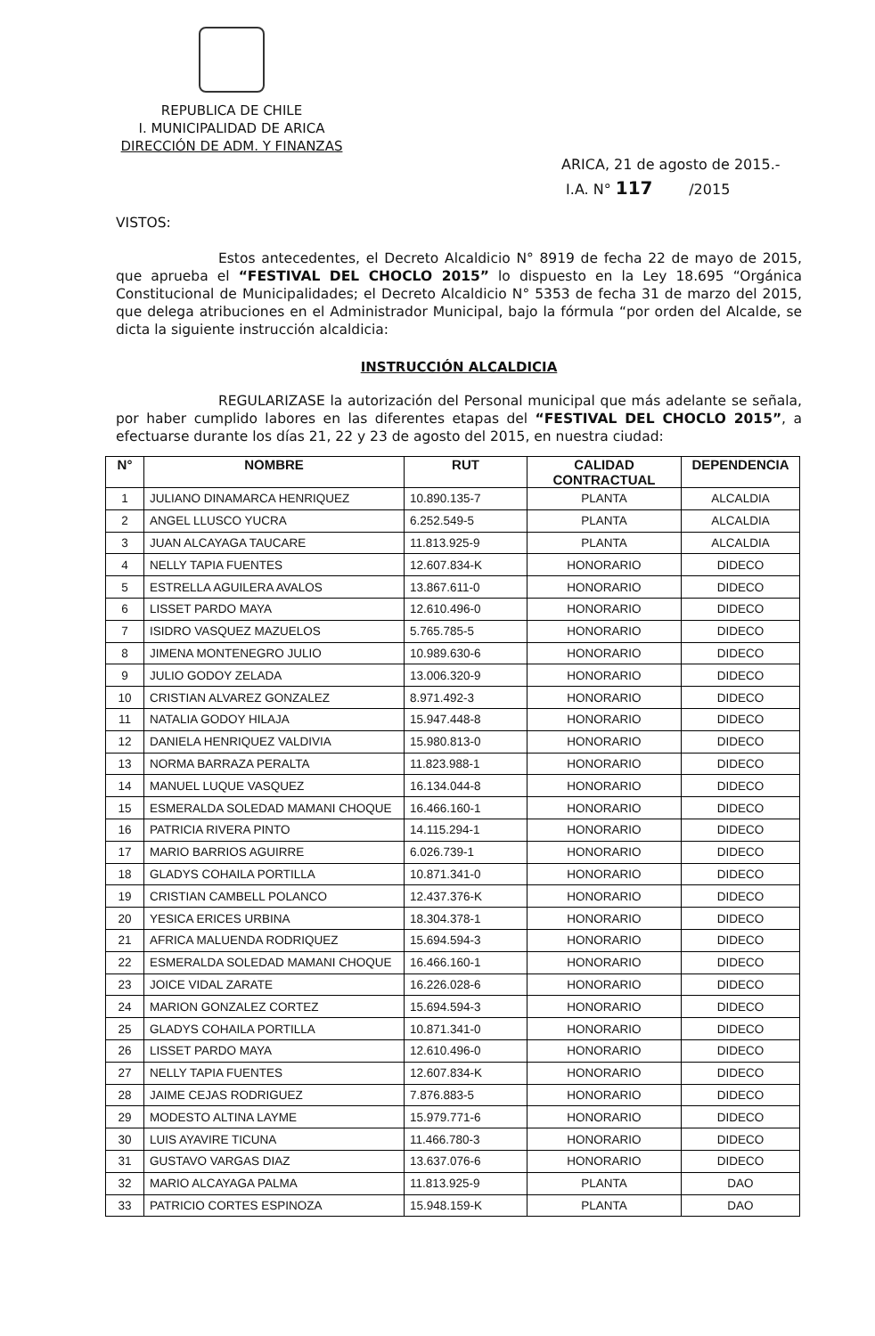REPUBLICA DE CHILE
I. MUNICIPALIDAD DE ARICA
DIRECCIÓN DE ADM. Y FINANZAS
ARICA, 21 de agosto de 2015.-
I.A. N° 117 /2015
VISTOS:
Estos antecedentes, el Decreto Alcaldicio N° 8919 de fecha 22 de mayo de 2015, que aprueba el “FESTIVAL DEL CHOCLO 2015” lo dispuesto en la Ley 18.695 “Orgánica Constitucional de Municipalidades; el Decreto Alcaldicio N° 5353 de fecha 31 de marzo del 2015, que delega atribuciones en el Administrador Municipal, bajo la fórmula “por orden del Alcalde, se dicta la siguiente instrucción alcaldicia:
INSTRUCCIÓN ALCALDICIA
REGULARIZASE la autorización del Personal municipal que más adelante se señala, por haber cumplido labores en las diferentes etapas del “FESTIVAL DEL CHOCLO 2015”, a efectuarse durante los días 21, 22 y 23 de agosto del 2015, en nuestra ciudad:
| N° | NOMBRE | RUT | CALIDAD CONTRACTUAL | DEPENDENCIA |
| --- | --- | --- | --- | --- |
| 1 | JULIANO DINAMARCA HENRIQUEZ | 10.890.135-7 | PLANTA | ALCALDIA |
| 2 | ANGEL LLUSCO YUCRA | 6.252.549-5 | PLANTA | ALCALDIA |
| 3 | JUAN ALCAYAGA TAUCARE | 11.813.925-9 | PLANTA | ALCALDIA |
| 4 | NELLY TAPIA FUENTES | 12.607.834-K | HONORARIO | DIDECO |
| 5 | ESTRELLA AGUILERA AVALOS | 13.867.611-0 | HONORARIO | DIDECO |
| 6 | LISSET PARDO MAYA | 12.610.496-0 | HONORARIO | DIDECO |
| 7 | ISIDRO VASQUEZ MAZUELOS | 5.765.785-5 | HONORARIO | DIDECO |
| 8 | JIMENA MONTENEGRO JULIO | 10.989.630-6 | HONORARIO | DIDECO |
| 9 | JULIO GODOY ZELADA | 13.006.320-9 | HONORARIO | DIDECO |
| 10 | CRISTIAN ALVAREZ GONZALEZ | 8.971.492-3 | HONORARIO | DIDECO |
| 11 | NATALIA GODOY HILAJA | 15.947.448-8 | HONORARIO | DIDECO |
| 12 | DANIELA HENRIQUEZ VALDIVIA | 15.980.813-0 | HONORARIO | DIDECO |
| 13 | NORMA BARRAZA PERALTA | 11.823.988-1 | HONORARIO | DIDECO |
| 14 | MANUEL LUQUE VASQUEZ | 16.134.044-8 | HONORARIO | DIDECO |
| 15 | ESMERALDA SOLEDAD MAMANI CHOQUE | 16.466.160-1 | HONORARIO | DIDECO |
| 16 | PATRICIA RIVERA PINTO | 14.115.294-1 | HONORARIO | DIDECO |
| 17 | MARIO BARRIOS AGUIRRE | 6.026.739-1 | HONORARIO | DIDECO |
| 18 | GLADYS COHAILA PORTILLA | 10.871.341-0 | HONORARIO | DIDECO |
| 19 | CRISTIAN CAMBELL POLANCO | 12.437.376-K | HONORARIO | DIDECO |
| 20 | YESICA ERICES URBINA | 18.304.378-1 | HONORARIO | DIDECO |
| 21 | AFRICA MALUENDA RODRIQUEZ | 15.694.594-3 | HONORARIO | DIDECO |
| 22 | ESMERALDA SOLEDAD MAMANI CHOQUE | 16.466.160-1 | HONORARIO | DIDECO |
| 23 | JOICE VIDAL ZARATE | 16.226.028-6 | HONORARIO | DIDECO |
| 24 | MARION GONZALEZ CORTEZ | 15.694.594-3 | HONORARIO | DIDECO |
| 25 | GLADYS COHAILA PORTILLA | 10.871.341-0 | HONORARIO | DIDECO |
| 26 | LISSET PARDO MAYA | 12.610.496-0 | HONORARIO | DIDECO |
| 27 | NELLY TAPIA FUENTES | 12.607.834-K | HONORARIO | DIDECO |
| 28 | JAIME CEJAS RODRIGUEZ | 7.876.883-5 | HONORARIO | DIDECO |
| 29 | MODESTO ALTINA LAYME | 15.979.771-6 | HONORARIO | DIDECO |
| 30 | LUIS AYAVIRE TICUNA | 11.466.780-3 | HONORARIO | DIDECO |
| 31 | GUSTAVO VARGAS DIAZ | 13.637.076-6 | HONORARIO | DIDECO |
| 32 | MARIO ALCAYAGA PALMA | 11.813.925-9 | PLANTA | DAO |
| 33 | PATRICIO CORTES ESPINOZA | 15.948.159-K | PLANTA | DAO |